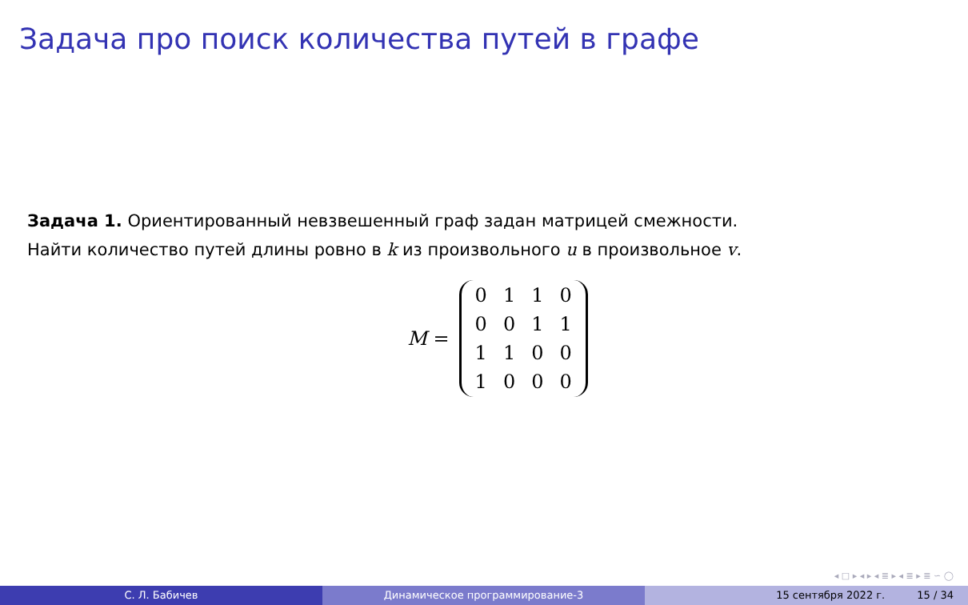Задача про поиск количества путей в графе
Задача 1. Ориентированный невзвешенный граф задан матрицей смежности.
Найти количество путей длины ровно в k из произвольного u в произвольное v.
M =
| 0 | 1 | 1 | 0 |
| 0 | 0 | 1 | 1 |
| 1 | 1 | 0 | 0 |
| 1 | 0 | 0 | 0 |
◂ □ ▸ ◂ ▸ ◂ ≣ ▸ ◂ ≣ ▸ ≣ ∽ ◯
С. Л. Бабичев Динамическое программирование-3 15 сентября 2022 г. 15 / 34